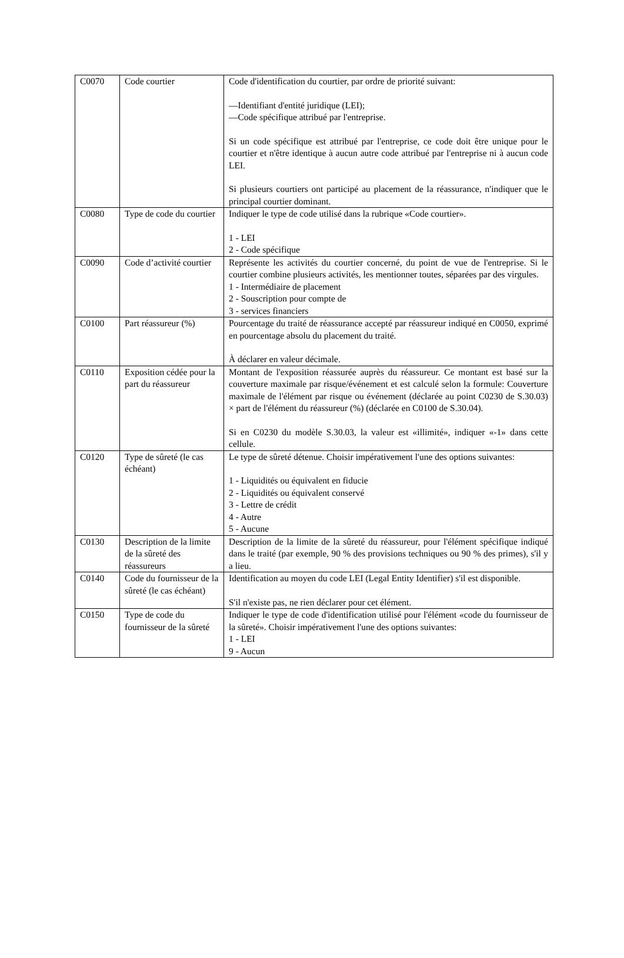| C0070 | Code courtier | Code d'identification du courtier, par ordre de priorité suivant: —Identifiant d'entité juridique (LEI); —Code spécifique attribué par l'entreprise. Si un code spécifique est attribué par l'entreprise, ce code doit être unique pour le courtier et n'être identique à aucun autre code attribué par l'entreprise ni à aucun code LEI. Si plusieurs courtiers ont participé au placement de la réassurance, n'indiquer que le principal courtier dominant. |
| C0080 | Type de code du courtier | Indiquer le type de code utilisé dans la rubrique «Code courtier». 1 - LEI 2 - Code spécifique |
| C0090 | Code d’activité courtier | Représente les activités du courtier concerné, du point de vue de l'entreprise. Si le courtier combine plusieurs activités, les mentionner toutes, séparées par des virgules. 1 - Intermédiaire de placement 2 - Souscription pour compte de 3 - services financiers |
| C0100 | Part réassureur (%) | Pourcentage du traité de réassurance accepté par réassureur indiqué en C0050, exprimé en pourcentage absolu du placement du traité. À déclarer en valeur décimale. |
| C0110 | Exposition cédée pour la part du réassureur | Montant de l'exposition réassurée auprès du réassureur. Ce montant est basé sur la couverture maximale par risque/événement et est calculé selon la formule: Couverture maximale de l'élément par risque ou événement (déclarée au point C0230 de S.30.03) × part de l'élément du réassureur (%) (déclarée en C0100 de S.30.04). Si en C0230 du modèle S.30.03, la valeur est «illimité», indiquer «-1» dans cette cellule. |
| C0120 | Type de sûreté (le cas échéant) | Le type de sûreté détenue. Choisir impérativement l'une des options suivantes: 1 - Liquidités ou équivalent en fiducie 2 - Liquidités ou équivalent conservé 3 - Lettre de crédit 4 - Autre 5 - Aucune |
| C0130 | Description de la limite de la sûreté des réassureurs | Description de la limite de la sûreté du réassureur, pour l'élément spécifique indiqué dans le traité (par exemple, 90 % des provisions techniques ou 90 % des primes), s'il y a lieu. |
| C0140 | Code du fournisseur de la sûreté (le cas échéant) | Identification au moyen du code LEI (Legal Entity Identifier) s'il est disponible. S'il n'existe pas, ne rien déclarer pour cet élément. |
| C0150 | Type de code du fournisseur de la sûreté | Indiquer le type de code d'identification utilisé pour l'élément «code du fournisseur de la sûreté». Choisir impérativement l'une des options suivantes: 1 - LEI 9 - Aucun |